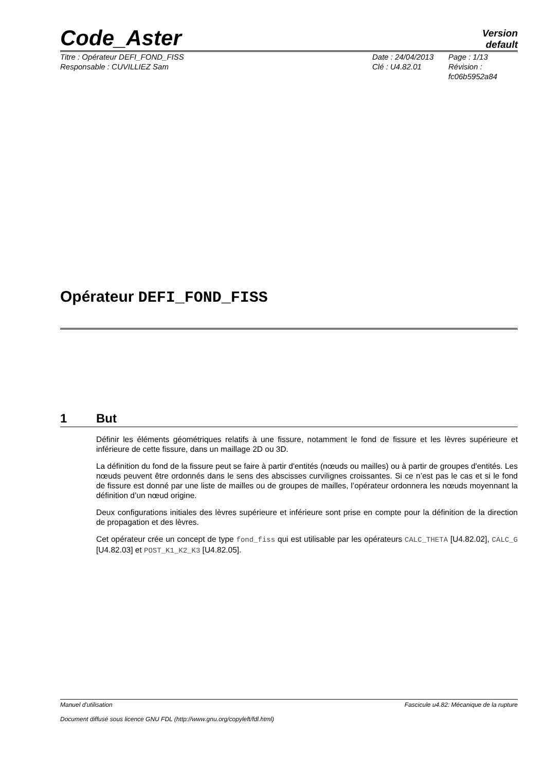Code_Aster
Version
default
Titre : Opérateur DEFI_FOND_FISS
Responsable : CUVILLIEZ Sam
Date : 24/04/2013
Clé : U4.82.01
Page : 1/13
Révision :
fc06b5952a84
Opérateur DEFI_FOND_FISS
1 But
Définir les éléments géométriques relatifs à une fissure, notamment le fond de fissure et les lèvres supérieure et inférieure de cette fissure, dans un maillage 2D ou 3D.
La définition du fond de la fissure peut se faire à partir d'entités (nœuds ou mailles) ou à partir de groupes d'entités. Les nœuds peuvent être ordonnés dans le sens des abscisses curvilignes croissantes. Si ce n’est pas le cas et si le fond de fissure est donné par une liste de mailles ou de groupes de mailles, l’opérateur ordonnera les nœuds moyennant la définition d’un nœud origine.
Deux configurations initiales des lèvres supérieure et inférieure sont prise en compte pour la définition de la direction de propagation et des lèvres.
Cet opérateur crée un concept de type fond_fiss qui est utilisable par les opérateurs CALC_THETA [U4.82.02], CALC_G [U4.82.03] et POST_K1_K2_K3 [U4.82.05].
Manuel d'utilisation Fascicule u4.82: Mécanique de la rupture
Document diffusé sous licence GNU FDL (http://www.gnu.org/copyleft/fdl.html)